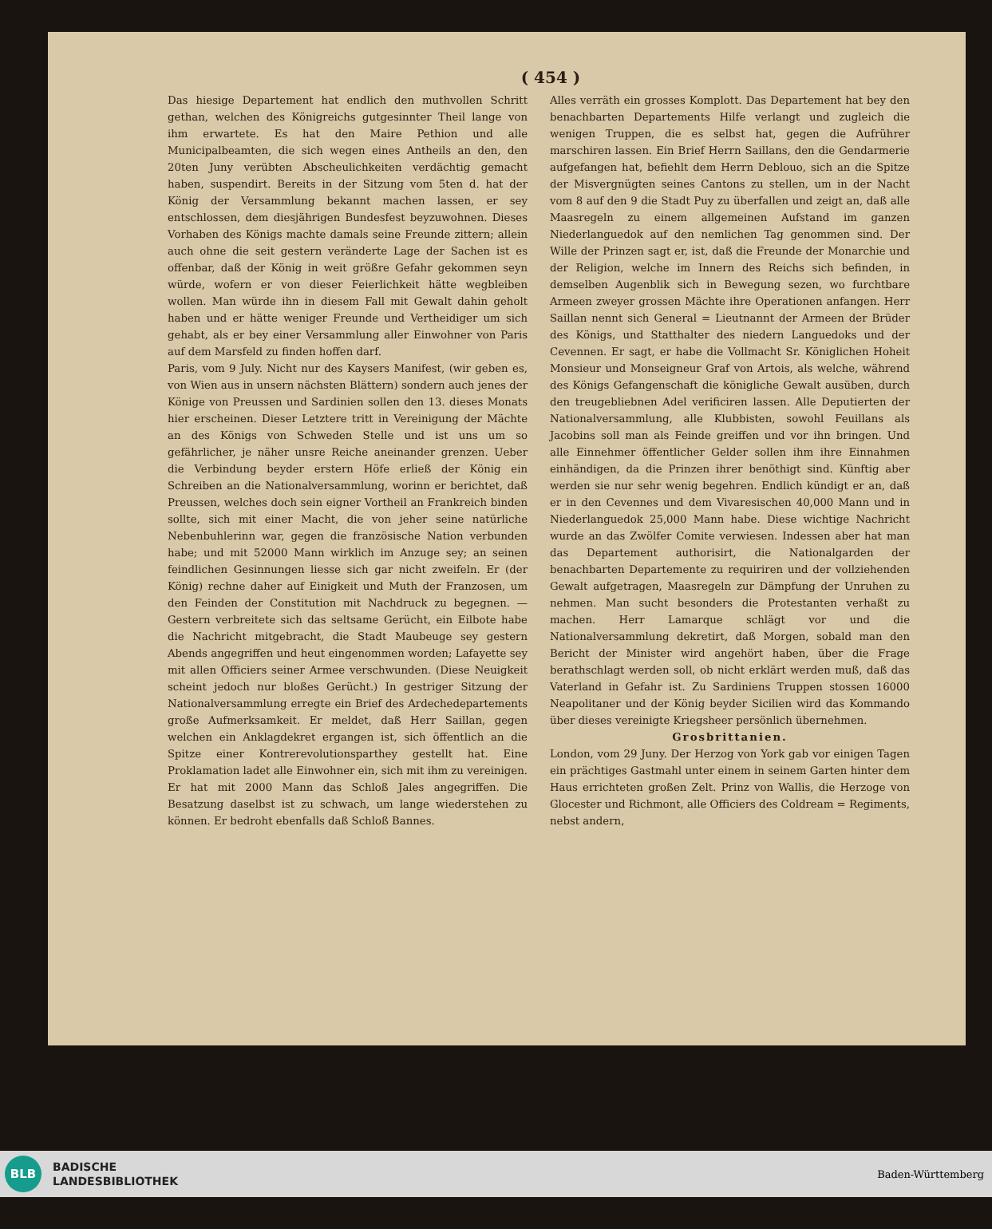( 454 )
Das hiesige Departement hat endlich den muthvollen Schritt gethan, welchen des Königreichs gutgesinnter Theil lange von ihm erwartete. Es hat den Maire Pethion und alle Municipalbeamten, die sich wegen eines Antheils an den, den 20ten Juny verübten Abscheulichkeiten verdächtig gemacht haben, suspendirt. Bereits in der Sitzung vom 5ten d. hat der König der Versammlung bekannt machen lassen, er sey entschlossen, dem diesjährigen Bundesfest beyzuwohnen. Dieses Vorhaben des Königs machte damals seine Freunde zittern; allein auch ohne die seit gestern veränderte Lage der Sachen ist es offenbar, daß der König in weit größre Gefahr gekommen seyn würde, wofern er von dieser Feierlichkeit hätte wegbleiben wollen. Man würde ihn in diesem Fall mit Gewalt dahin geholt haben und er hätte weniger Freunde und Vertheidiger um sich gehabt, als er bey einer Versammlung aller Einwohner von Paris auf dem Marsfeld zu finden hoffen darf.
Paris, vom 9 July. Nicht nur des Kaysers Manifest, (wir geben es, von Wien aus in unsern nächsten Blättern) sondern auch jenes der Könige von Preussen und Sardinien sollen den 13. dieses Monats hier erscheinen. Dieser Letztere tritt in Vereinigung der Mächte an des Königs von Schweden Stelle und ist uns um so gefährlicher, je näher unsre Reiche aneinander grenzen. Ueber die Verbindung beyder erstern Höfe erließ der König ein Schreiben an die Nationalversammlung, worinn er berichtet, daß Preussen, welches doch sein eigner Vortheil an Frankreich binden sollte, sich mit einer Macht, die von jeher seine natürliche Nebenbuhlerinn war, gegen die französische Nation verbunden habe; und mit 52000 Mann wirklich im Anzuge sey; an seinen feindlichen Gesinnungen liesse sich gar nicht zweifeln. Er (der König) rechne daher auf Einigkeit und Muth der Franzosen, um den Feinden der Constitution mit Nachdruck zu begegnen. — Gestern verbreitete sich das seltsame Gerücht, ein Eilbote habe die Nachricht mitgebracht, die Stadt Maubeuge sey gestern Abends angegriffen und heut eingenommen worden; Lafayette sey mit allen Officiers seiner Armee verschwunden. (Diese Neuigkeit scheint jedoch nur bloßes Gerücht.) In gestriger Sitzung der Nationalversammlung erregte ein Brief des Ardechedepartements große Aufmerksamkeit. Er meldet, daß Herr Saillan, gegen welchen ein Anklagdekret ergangen ist, sich öffentlich an die Spitze einer Kontrerevolutionsparthey gestellt hat. Eine Proklamation ladet alle Einwohner ein, sich mit ihm zu vereinigen. Er hat mit 2000 Mann das Schloß Jales angegriffen. Die Besatzung daselbst ist zu schwach, um lange wiederstehen zu können. Er bedroht ebenfalls daß Schloß Bannes.
Alles verräth ein grosses Komplott. Das Departement hat bey den benachbarten Departements Hilfe verlangt und zugleich die wenigen Truppen, die es selbst hat, gegen die Aufrührer marschiren lassen. Ein Brief Herrn Saillans, den die Gendarmerie aufgefangen hat, befiehlt dem Herrn Deblouo, sich an die Spitze der Misvergnügten seines Cantons zu stellen, um in der Nacht vom 8 auf den 9 die Stadt Puy zu überfallen und zeigt an, daß alle Maasregeln zu einem allgemeinen Aufstand im ganzen Niederlanguedok auf den nemlichen Tag genommen sind. Der Wille der Prinzen sagt er, ist, daß die Freunde der Monarchie und der Religion, welche im Innern des Reichs sich befinden, in demselben Augenblik sich in Bewegung sezen, wo furchtbare Armeen zweyer grossen Mächte ihre Operationen anfangen. Herr Saillan nennt sich General = Lieutnannt der Armeen der Brüder des Königs, und Statthalter des niedern Languedoks und der Cevennen. Er sagt, er habe die Vollmacht Sr. Königlichen Hoheit Monsieur und Monseigneur Graf von Artois, als welche, während des Königs Gefangenschaft die königliche Gewalt ausüben, durch den treugebliebnen Adel verificiren lassen. Alle Deputierten der Nationalversammlung, alle Klubbisten, sowohl Feuillans als Jacobins soll man als Feinde greiffen und vor ihn bringen. Und alle Einnehmer öffentlicher Gelder sollen ihm ihre Einnahmen einhändigen, da die Prinzen ihrer benöthigt sind. Künftig aber werden sie nur sehr wenig begehren. Endlich kündigt er an, daß er in den Cevennes und dem Vivaresischen 40,000 Mann und in Niederlanguedok 25,000 Mann habe. Diese wichtige Nachricht wurde an das Zwölfer Comite verwiesen. Indessen aber hat man das Departement authorisirt, die Nationalgarden der benachbarten Departemente zu requiriren und der vollziehenden Gewalt aufgetragen, Maasregeln zur Dämpfung der Unruhen zu nehmen. Man sucht besonders die Protestanten verhaßt zu machen. Herr Lamarque schlägt vor und die Nationalversammlung dekretirt, daß Morgen, sobald man den Bericht der Minister wird angehört haben, über die Frage berathschlagt werden soll, ob nicht erklärt werden muß, daß das Vaterland in Gefahr ist. Zu Sardiniens Truppen stossen 16000 Neapolitaner und der König beyder Sicilien wird das Kommando über dieses vereinigte Kriegsheer persönlich übernehmen.
Grosbrittanien.
London, vom 29 Juny. Der Herzog von York gab vor einigen Tagen ein prächtiges Gastmahl unter einem in seinem Garten hinter dem Haus errichteten großen Zelt. Prinz von Wallis, die Herzoge von Glocester und Richmont, alle Officiers des Coldream = Regiments, nebst andern,
BLB
BADISCHE
LANDESBIBLIOTHEK
Baden-Württemberg